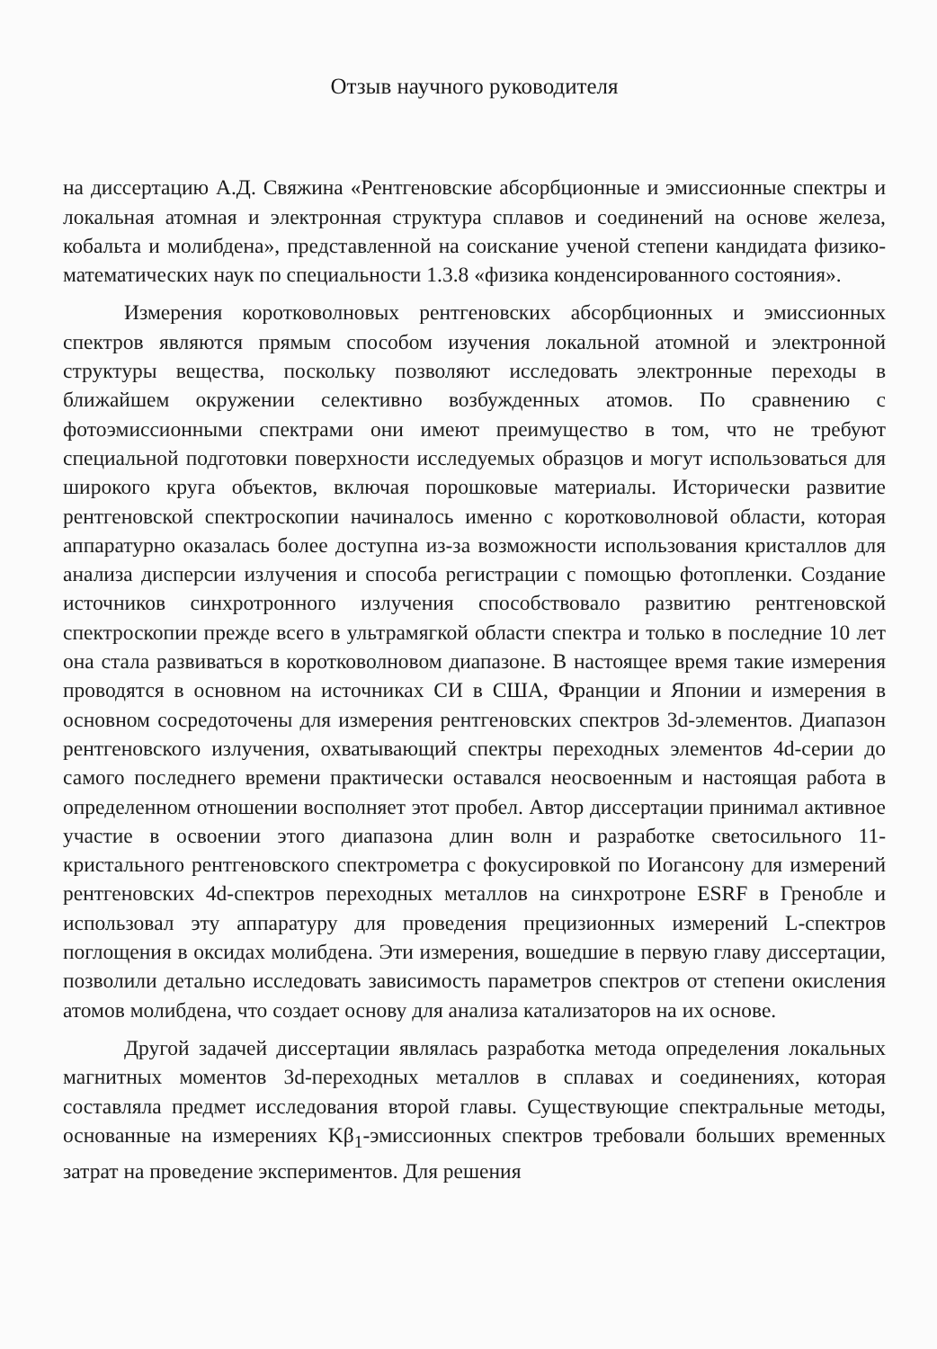Отзыв научного руководителя
на диссертацию А.Д. Свяжина «Рентгеновские абсорбционные и эмиссионные спектры и локальная атомная и электронная структура сплавов и соединений на основе железа, кобальта и молибдена», представленной на соискание ученой степени кандидата физико-математических наук по специальности 1.3.8 «физика конденсированного состояния».
Измерения коротковолновых рентгеновских абсорбционных и эмиссионных спектров являются прямым способом изучения локальной атомной и электронной структуры вещества, поскольку позволяют исследовать электронные переходы в ближайшем окружении селективно возбужденных атомов. По сравнению с фотоэмиссионными спектрами они имеют преимущество в том, что не требуют специальной подготовки поверхности исследуемых образцов и могут использоваться для широкого круга объектов, включая порошковые материалы. Исторически развитие рентгеновской спектроскопии начиналось именно с коротковолновой области, которая аппаратурно оказалась более доступна из-за возможности использования кристаллов для анализа дисперсии излучения и способа регистрации с помощью фотопленки. Создание источников синхротронного излучения способствовало развитию рентгеновской спектроскопии прежде всего в ультрамягкой области спектра и только в последние 10 лет она стала развиваться в коротковолновом диапазоне. В настоящее время такие измерения проводятся в основном на источниках СИ в США, Франции и Японии и измерения в основном сосредоточены для измерения рентгеновских спектров 3d-элементов. Диапазон рентгеновского излучения, охватывающий спектры переходных элементов 4d-серии до самого последнего времени практически оставался неосвоенным и настоящая работа в определенном отношении восполняет этот пробел. Автор диссертации принимал активное участие в освоении этого диапазона длин волн и разработке светосильного 11-кристального рентгеновского спектрометра с фокусировкой по Иогансону для измерений рентгеновских 4d-спектров переходных металлов на синхротроне ESRF в Гренобле и использовал эту аппаратуру для проведения прецизионных измерений L-спектров поглощения в оксидах молибдена. Эти измерения, вошедшие в первую главу диссертации, позволили детально исследовать зависимость параметров спектров от степени окисления атомов молибдена, что создает основу для анализа катализаторов на их основе.
Другой задачей диссертации являлась разработка метода определения локальных магнитных моментов 3d-переходных металлов в сплавах и соединениях, которая составляла предмет исследования второй главы. Существующие спектральные методы, основанные на измерениях Kβ<sub>1</sub>-эмиссионных спектров требовали больших временных затрат на проведение экспериментов. Для решения